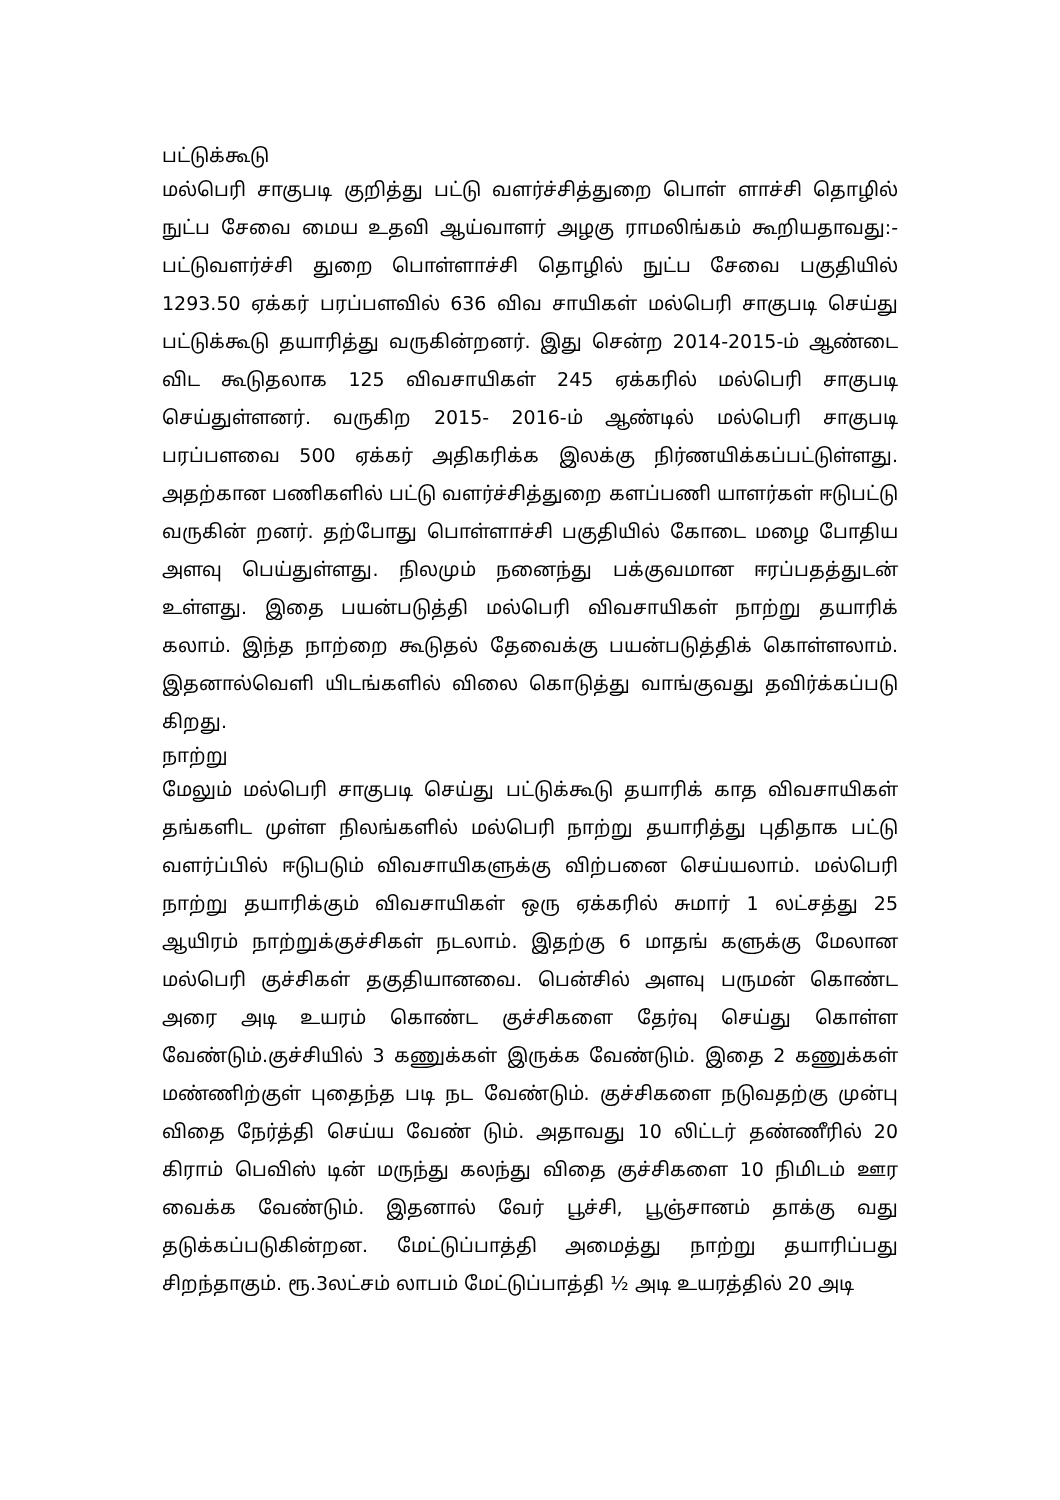பட்டுக்கூடு
மல்பெரி சாகுபடி குறித்து பட்டு வளர்ச்சித்துறை பொள் ளாச்சி தொழில் நுட்ப சேவை மைய உதவி ஆய்வாளர் அழகு ராமலிங்கம் கூறியதாவது:- பட்டுவளர்ச்சி துறை பொள்ளாச்சி தொழில் நுட்ப சேவை பகுதியில் 1293.50 ஏக்கர் பரப்பளவில் 636 விவ சாயிகள் மல்பெரி சாகுபடி செய்து பட்டுக்கூடு தயாரித்து வருகின்றனர். இது சென்ற 2014-2015-ம் ஆண்டை விட கூடுதலாக 125 விவசாயிகள் 245 ஏக்கரில் மல்பெரி சாகுபடி செய்துள்ளனர். வருகிற 2015- 2016-ம் ஆண்டில் மல்பெரி சாகுபடி பரப்பளவை 500 ஏக்கர் அதிகரிக்க இலக்கு நிர்ணயிக்கப்பட்டுள்ளது. அதற்கான பணிகளில் பட்டு வளர்ச்சித்துறை களப்பணி யாளர்கள் ஈடுபட்டு வருகின் றனர். தற்போது பொள்ளாச்சி பகுதியில் கோடை மழை போதிய அளவு பெய்துள்ளது. நிலமும் நனைந்து பக்குவமான ஈரப்பதத்துடன் உள்ளது. இதை பயன்படுத்தி மல்பெரி விவசாயிகள் நாற்று தயாரிக் கலாம். இந்த நாற்றை கூடுதல் தேவைக்கு பயன்படுத்திக் கொள்ளலாம். இதனால்வெளி யிடங்களில் விலை கொடுத்து வாங்குவது தவிர்க்கப்படு கிறது.
நாற்று
மேலும் மல்பெரி சாகுபடி செய்து பட்டுக்கூடு தயாரிக் காத விவசாயிகள் தங்களிட முள்ள நிலங்களில் மல்பெரி நாற்று தயாரித்து புதிதாக பட்டு வளர்ப்பில் ஈடுபடும் விவசாயிகளுக்கு விற்பனை செய்யலாம். மல்பெரி நாற்று தயாரிக்கும் விவசாயிகள் ஒரு ஏக்கரில் சுமார் 1 லட்சத்து 25 ஆயிரம் நாற்றுக்குச்சிகள் நடலாம். இதற்கு 6 மாதங் களுக்கு மேலான மல்பெரி குச்சிகள் தகுதியானவை. பென்சில் அளவு பருமன் கொண்ட அரை அடி உயரம் கொண்ட குச்சிகளை தேர்வு செய்து கொள்ள வேண்டும்.குச்சியில் 3 கணுக்கள் இருக்க வேண்டும். இதை 2 கணுக்கள் மண்ணிற்குள் புதைந்த படி நட வேண்டும். குச்சிகளை நடுவதற்கு முன்பு விதை நேர்த்தி செய்ய வேண் டும். அதாவது 10 லிட்டர் தண்ணீரில் 20 கிராம் பெவிஸ் டின் மருந்து கலந்து விதை குச்சிகளை 10 நிமிடம் ஊர வைக்க வேண்டும். இதனால் வேர் பூச்சி, பூஞ்சானம் தாக்கு வது தடுக்கப்படுகின்றன. மேட்டுப்பாத்தி அமைத்து நாற்று தயாரிப்பது சிறந்தாகும். ரூ.3லட்சம் லாபம் மேட்டுப்பாத்தி ½ அடி உயரத்தில் 20 அடி